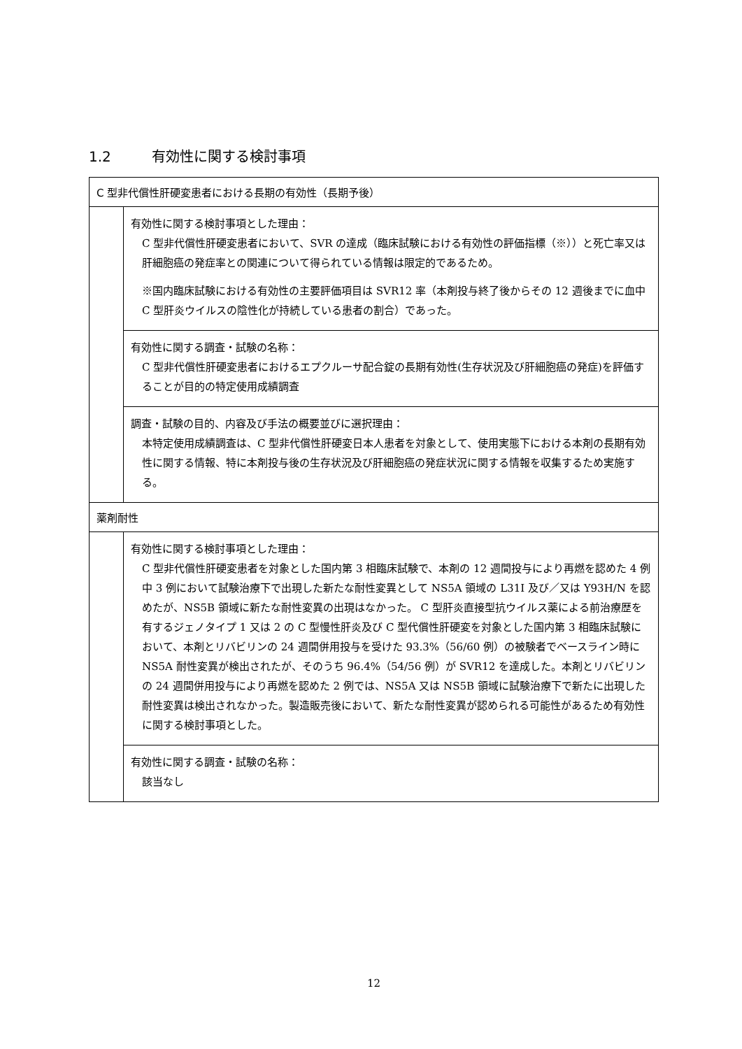1.2 有効性に関する検討事項
| C 型非代償性肝硬変患者における長期の有効性（長期予後） | |
| | 有効性に関する検討事項とした理由： C 型非代償性肝硬変患者において、SVR の達成（臨床試験における有効性の評価指標（※））と死亡率又は肝細胞癌の発症率との関連について得られている情報は限定的であるため。 ※国内臨床試験における有効性の主要評価項目は SVR12 率（本剤投与終了後からその 12 週後までに血中 C 型肝炎ウイルスの陰性化が持続している患者の割合）であった。 |
| | 有効性に関する調査・試験の名称： C 型非代償性肝硬変患者におけるエプクルーサ配合錠の長期有効性(生存状況及び肝細胞癌の発症)を評価することが目的の特定使用成績調査 |
| | 調査・試験の目的、内容及び手法の概要並びに選択理由： 本特定使用成績調査は、C 型非代償性肝硬変日本人患者を対象として、使用実態下における本剤の長期有効性に関する情報、特に本剤投与後の生存状況及び肝細胞癌の発症状況に関する情報を収集するため実施する。 |
| 薬剤耐性 | |
| | 有効性に関する検討事項とした理由： C 型非代償性肝硬変患者を対象とした国内第 3 相臨床試験で、本剤の 12 週間投与により再燃を認めた 4 例中 3 例において試験治療下で出現した新たな耐性変異として NS5A 領域の L31I 及び／又は Y93H/N を認めたが、NS5B 領域に新たな耐性変異の出現はなかった。 C 型肝炎直接型抗ウイルス薬による前治療歴を有するジェノタイプ 1 又は 2 の C 型慢性肝炎及び C 型代償性肝硬変を対象とした国内第 3 相臨床試験において、本剤とリバビリンの 24 週間併用投与を受けた 93.3%（56/60 例）の被験者でベースライン時に NS5A 耐性変異が検出されたが、そのうち 96.4%（54/56 例）が SVR12 を達成した。本剤とリバビリンの 24 週間併用投与により再燃を認めた 2 例では、NS5A 又は NS5B 領域に試験治療下で新たに出現した耐性変異は検出されなかった。製造販売後において、新たな耐性変異が認められる可能性があるため有効性に関する検討事項とした。 |
| | 有効性に関する調査・試験の名称： 該当なし |
12